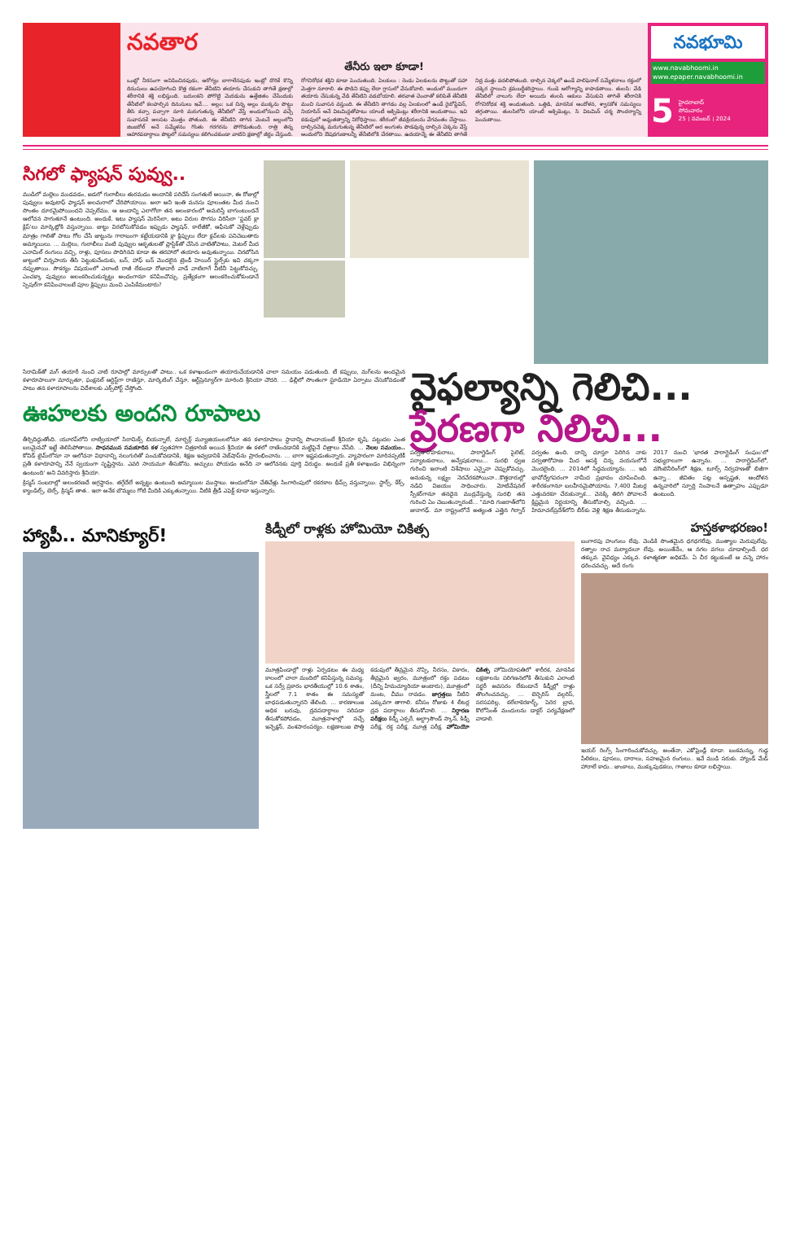నవతార
తేనీరు ఇలా కూడా!
ఒంట్లో నీరసంగా అనిపించినపుడు, ఆరోగ్యం బాగాలేనపుడు ఇంట్లో దొరికే కొన్ని దినుసులు ఉపయోగించి కొత్త రకంగా తేనీటిని తయారు చేసుకుని తాగితే క్షణాల్లో శరీరానికి శక్తి లభిస్తుంది. బదులకని పోగొట్టి మెదడును ఉత్తేజితం చేసేందుకు తేనీటిలో కలపాల్సిన దినుసులు ఇవే.... అల్లం: ఒక చిన్న అల్లం ముక్కను పొట్టు తీసి కచ్చా పచ్చాగా నూరి మరుగుతున్న తేనీటిలో వేస్తే అందులోనుంచి వచ్చే సువాసనకే అలసట మొత్తం పోతుంది. ఈ తేనీటిని తాగిన వెంటనే అల్లంలోని జింజరోల్ అనే సమ్మేళనం గొంతు గరగరను పోగొడుతుంది. రాత్రి తిన్న ఆహారపదార్థాలు పొట్టలో సమస్యలు కలిగించకుండా వాటిని క్షణాల్లో జీర్ణం చేస్తుంది. రోగనిరోధక శక్తిని కూడా పెంచుతుంది. ఏలకులు : రెండు ఏలకులను పొట్టుతో సహా మెత్తగా నూరాలి. ఈ పొడిని కప్పు లేదా గ్లాసులో వేసుకోవాలి. అందులో ముందుగా తయారు చేసుకున్న వేడి తేనీటిని వడబోయాలి. తరవాత చెంచాతో కలిపితే తేనీటికి మంచి సువాసన వస్తుంది. ఈ తేనీటిని తాగడం వల్ల ఏలకులలో ఉండే రైబోఫ్లేవిన్, నియాసిన్ అనే విటమిన్లతోపాటు యాంటీ ఆక్సిడెంట్లు శరీరానికి అందుతాయి. ఇవి కడుపులో అమ్లతత్వాన్ని నిరోధిస్తాయి. శరీరంలో జీవక్రియలను వేగవంతం చేస్తాయి. దాల్చినచెక్క మరుగుతున్న తేనీటిలో అర అంగుళం పొడవున్న దాల్చిన చెక్కను వేస్తే అందులోని ఔషధగుణాలన్నీ తేనీటిలోకి చేరతాయి. ఉదయాన్నే ఈ తేనీటిని తాగితే నిద్ర మత్తు వదలిపోతుంది. దాల్చిన చెక్కలో ఉండే పాలిఫెనాల్ సమ్మేళనాలు రక్తంలో చక్కెర స్థాయిని క్రమబద్ధీకరిస్తాయి. గుండె ఆరోగ్యాన్ని కాపాడతాయి. తులసి: వేడి తేనీటిలో నాలుగు లేదా అయిదు తులసి ఆకులు వేసుకుని తాగితే శరీరానికి రోగనిరోధక శక్తి అందుతుంది. ఒత్తిడి, మానసిక ఆందోళన, శ్వాసకోశ సమస్యలు తగ్గుతాయి. తులసిలోని యాంటీ ఆక్సిడెంట్లు, సి విటమిన్ చర్మ సౌందర్యాన్ని పెంచుతాయి.
నవభూమి
www.navabhoomi.in
www.epaper.navabhoomi.in
5
హైదరాబాద్
సోమవారం
25 । నవంబర్ । 2024
సిగలో ఫ్యాషన్ పువ్వు..
ముడిలో మల్లెలు ముడవడం, జడలో గులాబీలు తురమడం అందానికి పరిదేసే సంగతులే అయినా, ఈ రోజుల్లో పువ్వులు అవుటాఫ్ ఫ్యాషన్ అలమరాలో చేరిపోయాయి. అలా అని ఇంతి మనసు పూలంతట మీద నుంచి సొంతం దూరమైపోయిందని చెప్పలేము. ఆ అందాన్ని ఎలాగోలా తన అలంకారంలో అమరిస్తే బాగుంటుందనే ఆలోచన సాగుతూనే ఉంటుంది. అందుకే, ఇటు ఫ్యాషన్ మెరిసేలా, అటు విరుల సొగసు విరిసేలా 'ఫ్లవర్ క్లా క్లిప్‌'లు మార్కెట్లోకి వస్తున్నాయి. జుట్టు విరబోసుకోవడం ఇప్పుడు ఫ్యాషన్. కాలేజీకో, ఆఫీసుకో వెళ్లేప్పుడు మాత్రం గాలితో పాటు గోల చేసే జుట్టును గారాబంగా కట్టేయడానికి క్లా క్లిప్పులు లేదా క్లచ్‌లకు పనిచెబుతారు అమ్మాయిలు. ... మల్లెలు, గులాబీలు వంటి పువ్వుల ఆకృతులతో ప్లాస్టిక్‌తో చేసిన వాటితోపాటు, మెటల్ మీద ఎనామిల్ రంగులు వచ్చి, రాళ్లు, పూసలు పొదిగినవి కూడా ఈ తరహాలో తయారు అవుతున్నాయి. విరబోసిన జుట్టులో చిన్నపాయ తీసి పెట్టుకునేందుకు, బన్, హాఫ్ బన్ మొదలైన ట్రెండీ హెయిర్ స్టైల్స్‌కు ఇవి చక్కగా నప్పుతాయి. సౌకర్యం విషయంలో ఎలాంటి రాజీ లేకుండా రోజువారీ వాడే వాటిలాగే వీటినీ పెట్టుకోవచ్చు. ఎంచక్కా పువ్వులు అలంకరించుకున్నట్టు అందంగానూ కనిపించొచ్చు. ప్రత్యేకంగా అలంకరించుకోకుండానే స్పెషల్‌గా కనిపించాలంటే పూల క్లిప్పులు మంచి ఎంపికేమంటారు?
సిరామిక్‌తో మగ్ తయారీ నుంచి వాటి రూపాల్లో మార్పులతో పాటు.. ఒక కళాఖండంగా తయారుచేయడానికి చాలా సమయం పడుతుంది. టీ కప్పులు, మగ్‌లను అందమైన కళారూపాలుగా మార్చుతూ, ఫంక్షనల్ ఆర్టిస్ట్‌గా రాణిస్తూ, మార్కెటింగ్ చేస్తూ, ఆర్ట్‌ప్రెన్యూర్‌గా మారింది శ్రీనియా చౌదరి. ... ఢిల్లీలో సొంతంగా స్టూడియో ఏర్పాటు చేసుకోవడంతో పాటు తన కళారూపాలను విదేశాలకు ఎక్స్‌పోర్ట్ చేస్తోంది.
ఊహలకు అందని రూపాలు
తీర్చిదిద్దుతోంది. యూరప్‌లోని లాట్వియాలో సిరామిక్స్ బియన్నాలే, మార్బర్గ్ మ్యూజియంలలోనూ తన కళారూపాలు స్థానాన్ని పొందాయంటే శ్రీనియా కృషి, పట్టుదల ఎంత బలమైనవో ఇట్టే తెలిసిపోతాయి. సాధనమున సమకూరిన కళ స్వతహాగా చిత్రకారిణి అయిన శ్రీనియా ఈ కళలో రాణించడానికి మట్టిపైనే చిత్రాలు వేసేది. ... నెలల సమయం.. కోవిడ్ టైమ్‌లోనూ నా ఆలోచనా విధానాన్ని నలుగురితో పంచుకోవడానికి, శిక్షణ ఇవ్వడానికి వెబ్‌షాప్‌ను ప్రారంభించాను. ... బాగా ఇష్టపడుతున్నారు. వ్యాపారంగా మారినప్పటికీ ప్రతీ కళారూపాన్ని నేనే స్వయంగా సృష్టిస్తాను. ఎవరి సాయమూ తీసుకోను. అచ్చులు పోయడం అనేది నా ఆలోచనకు పూర్తి విరుద్ధం. అందుకే ప్రతీ కళాఖండం విభిన్నంగా ఉంటుంది' అని వివరిస్తారు శ్రీనియా.
క్రిస్మస్ సంబరాల్లో అలంకరణదే అగ్రస్థానం. తగ్గేదేలే అన్నట్టు ఉంటుంది అమ్మాయిల ముస్తాబు. అందులోనూ చేతివేళ్లు సింగారింపులో రకరకాల థీమ్స్ వస్తున్నాయి. స్టార్స్, కేక్స్, క్యాండిల్స్, బెల్స్, క్రిస్మస్ తాత.. ఇలా అనేక బొమ్మలు గోటి మీదికి ఎక్కుతున్నాయి. వీటికి త్రీడీ ఎఫెక్ట్ కూడా ఇస్తున్నారు.
వైఫల్యాన్ని గెలిచి...
ప్రేరణగా నిలిచి...
పర్వతారోహకురాలు, పారాగ్లైడింగ్ పైలెట్, పర్యాటకురాలు, అన్వేషకురాలు... సురభి ధ్వజ గురించి ఇలాంటి విశేషాలు ఎన్నైనా చెప్పుకోవచ్చు. అనుకున్న లక్ష్యం నెరవేరకపోయినా...కొత్తదారుల్లో నడిచి విజయం సాధించారు. మోటివేషనల్ స్పీకర్‌గానూ తనదైన ముద్రవేస్తున్న సురభి తన గురించి ఏం చెబుతున్నారంటే... "మాది గుజరాత్‌లోని జునాగఢ్. మా రాష్ట్రంలోనే అత్యంత ఎత్తైన గిర్నార్ పర్వతం ఉంది. దాన్ని చూస్తూ పెరిగిన నాకు పర్వతారోహణ మీద ఆసక్తి చిన్న వయసులోనే మొదలైంది. ... 2014లో సిద్ధమయ్యాను. ... ఇది భావోద్వేగపరంగా నామీద ప్రభావం చూపించింది. శారీరకంగానూ బలహీనమైపోయాను. 7,400 మీటర్ల ఎత్తువరకూ చేరుకున్నాక... వెనక్కి తిరిగి పోవాలనే క్లిష్టమైన నిర్ణయాన్ని తీసుకోవాల్సి వచ్చింది. ... హిమాచల్‌ప్రదేశ్‌లోని బీర్‌కు వెళ్లి శిక్షణ తీసుకున్నాను. 2017 నుంచి 'భారత పారాగ్లైడింగ్ సంఘం'లో సభ్యురాలుగా ఉన్నాను. ... పారాగ్లైడింగ్‌లో, మౌంటెనీరింగ్‌లో శిక్షణ, టూర్స్ నిర్వహణతో బిజీగా ఉన్నా... జీవితం పట్ల అస్పష్టత, ఆందోళన ఉన్నవారిలో స్ఫూర్తి నింపాలనే ఉత్సాహం ఎప్పుడూ ఉంటుంది.
హ్యాపీ.. మానిక్యూర్!
కిడ్నీలో రాళ్లకు హోమియో చికిత్స
మూత్రపిండాల్లో రాళ్లు ఏర్పడటం ఈ మధ్య కాలంలో చాలా మందిలో కనిపిస్తున్న సమస్య. ఒక సర్వే ప్రకారం భారతీయుల్లో 10.6 శాతం, స్త్రీలలో 7.1 శాతం ఈ సమస్యతో బాధపడుతున్నారని తేలింది. ... కారణాలుజ అధిక బరువు, ద్రవపదార్థాలు సరిపడా తీసుకోకపోవడం, మూత్రనాళాల్లో వచ్చే ఇన్ఫెక్షన్, వంశపారంపర్యం. లక్షణాలుజ పొత్తి కడుపులో తీవ్రమైన నొప్పి, నీరసం, వికారం, తీవ్రమైన జ్వరం, మూత్రంలో రక్తం పడటం (దీన్ని హిమచ్యూరియా అంటారు), మూత్రంలో మంట, చీము రావడం. జాగ్రత్తలు నీటిని ఎక్కువగా తాగాలి. కనీసం రోజుకు 4 లీటర్ల ద్రవ పదార్థాలు తీసుకోవాలి. ... నిర్ధారణ పరీక్షలు కిడ్నీ ఎక్సరే, అల్ట్రాసౌండ్ స్కాన్, కిడ్నీ పరీక్ష, రక్త పరీక్ష, మూత్ర పరీక్ష. హోమియో చికిత్స హోమియోపతిలో శారీరక, మానసిక లక్షణాలను పరిగణనలోకి తీసుకుని ఎలాంటి సర్జరీ అవసరం లేకుండానే కిడ్నీల్లో రాళ్లు తొలగించవచ్చు. ... బెర్బెరిస్ వల్గరిస్, సరసపరిల్ల, కలేలాకెరకార్బ్, పెరెర బ్రావ, కొలోసింత్ మందులను డాక్టర్ పర్యవేక్షణలో వాడాలి.
హస్తకళాభరణం!
బంగారపు హంగులు లేవు. వెండికి సొంతమైన ధగధగలేవు. ముత్యాల మెరుపులేవు. రత్నాల రాచ మర్యాదలూ లేవు. అయితేనేం, ఆ నగల వగలు చూడాల్సిందే. ధర తక్కువ. వైవిధ్యం ఎక్కువ. కళాత్మకతా అధికమే. ఏ చీర కట్టుకుంటే ఆ వన్నె హారం ధరించవచ్చు. అదే రంగు
ఇయర్ రింగ్స్ సింగారించుకోవచ్చు. అంతేనా, ఎకోఫ్రెండ్లీ కూడా. బంకమన్ను, గుడ్డ పేలికలు, పూసలు, దారాలు, సహజమైన రంగులు.. ఇవే ముడి సరుకు. హ్యాండ్ మేడ్ హారాలే కాదు.. జుంకాలు, ముక్కుపుడకలు, గాజులు కూడా లభిస్తాయి.